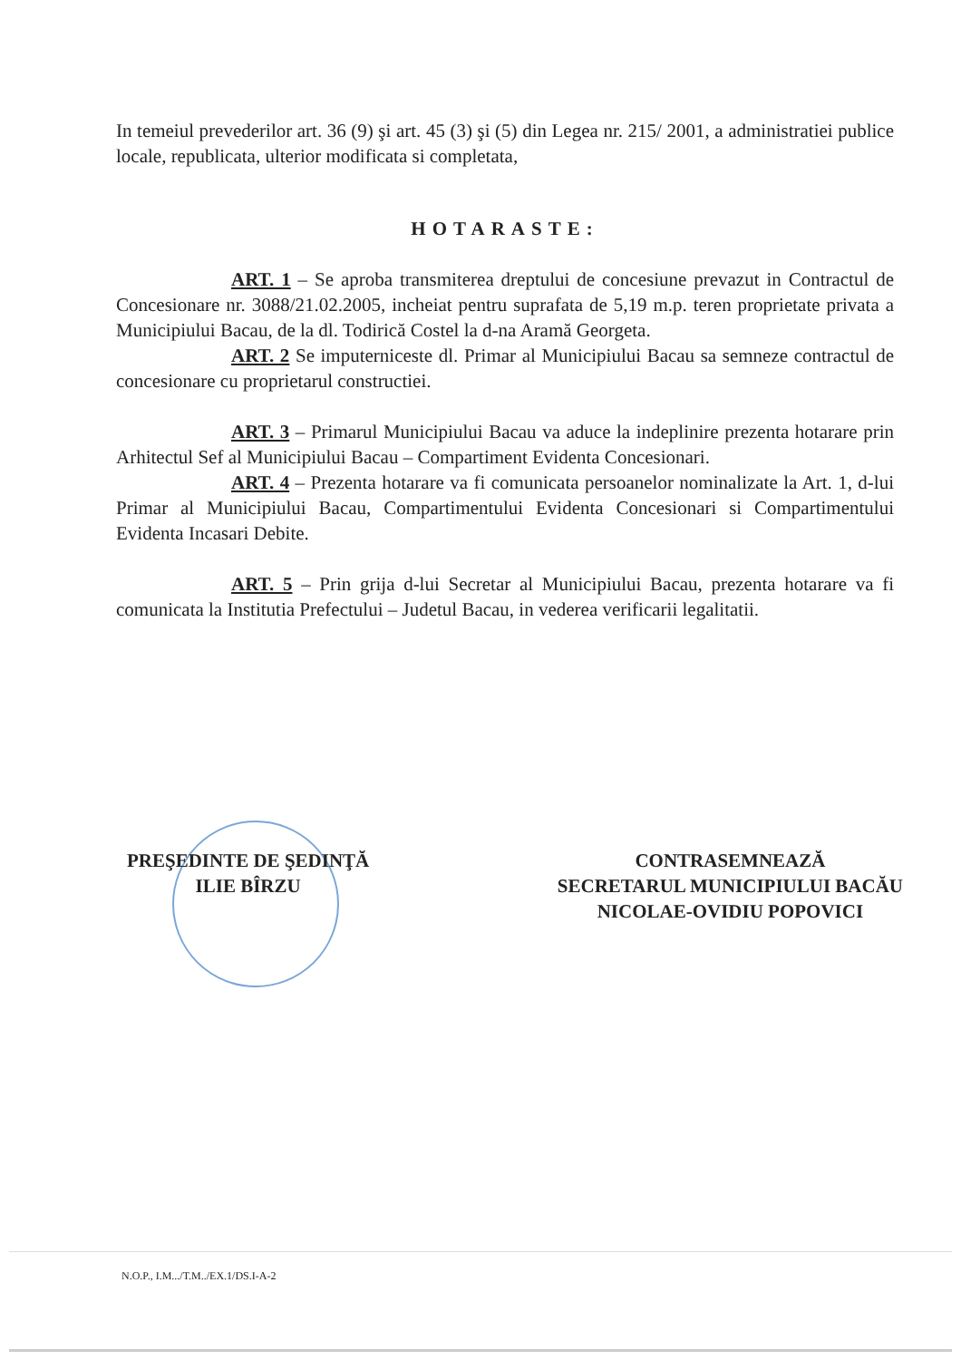In temeiul prevederilor art. 36 (9) şi art. 45 (3) şi (5) din Legea nr. 215/ 2001, a administratiei publice locale, republicata, ulterior modificata si completata,
HOTARASTE:
ART. 1 – Se aproba transmiterea dreptului de concesiune prevazut in Contractul de Concesionare nr. 3088/21.02.2005, incheiat pentru suprafata de 5,19 m.p. teren proprietate privata a Municipiului Bacau, de la dl. Todirică Costel la d-na Aramă Georgeta.
ART. 2 Se imputerniceste dl. Primar al Municipiului Bacau sa semneze contractul de concesionare cu proprietarul constructiei.
ART. 3 – Primarul Municipiului Bacau va aduce la indeplinire prezenta hotarare prin Arhitectul Sef al Municipiului Bacau – Compartiment Evidenta Concesionari.
ART. 4 – Prezenta hotarare va fi comunicata persoanelor nominalizate la Art. 1, d-lui Primar al Municipiului Bacau, Compartimentului Evidenta Concesionari si Compartimentului Evidenta Incasari Debite.
ART. 5 – Prin grija d-lui Secretar al Municipiului Bacau, prezenta hotarare va fi comunicata la Institutia Prefectului – Judetul Bacau, in vederea verificarii legalitatii.
PREŞEDINTE DE ŞEDINŢĂ
ILIE BÎRZU
CONTRASEMNEAZĂ
SECRETARUL MUNICIPIULUI BACĂU
NICOLAE-OVIDIU POPOVICI
N.O.P., I.M.../T.M../EX.1/DS.I-A-2